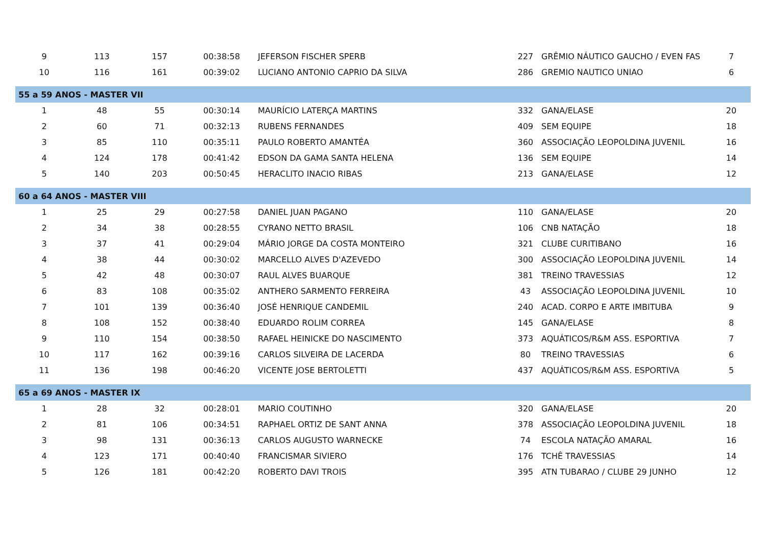| 9 | 113 | 157 | 00:38:58 | JEFERSON FISCHER SPERB | 227 | GRÊMIO NÁUTICO GAUCHO / EVEN FAS | 7 |
| 10 | 116 | 161 | 00:39:02 | LUCIANO ANTONIO CAPRIO DA SILVA | 286 | GREMIO NAUTICO UNIAO | 6 |
| 55 a 59 ANOS - MASTER VII | | | | | | | |
| 1 | 48 | 55 | 00:30:14 | MAURÍCIO LATERÇA MARTINS | 332 | GANA/ELASE | 20 |
| 2 | 60 | 71 | 00:32:13 | RUBENS FERNANDES | 409 | SEM EQUIPE | 18 |
| 3 | 85 | 110 | 00:35:11 | PAULO ROBERTO AMANTÉA | 360 | ASSOCIAÇÃO LEOPOLDINA JUVENIL | 16 |
| 4 | 124 | 178 | 00:41:42 | EDSON DA GAMA SANTA HELENA | 136 | SEM EQUIPE | 14 |
| 5 | 140 | 203 | 00:50:45 | HERACLITO INACIO RIBAS | 213 | GANA/ELASE | 12 |
| 60 a 64 ANOS - MASTER VIII | | | | | | | |
| 1 | 25 | 29 | 00:27:58 | DANIEL JUAN PAGANO | 110 | GANA/ELASE | 20 |
| 2 | 34 | 38 | 00:28:55 | CYRANO NETTO BRASIL | 106 | CNB NATAÇÃO | 18 |
| 3 | 37 | 41 | 00:29:04 | MÁRIO JORGE DA COSTA MONTEIRO | 321 | CLUBE CURITIBANO | 16 |
| 4 | 38 | 44 | 00:30:02 | MARCELLO ALVES D'AZEVEDO | 300 | ASSOCIAÇÃO LEOPOLDINA JUVENIL | 14 |
| 5 | 42 | 48 | 00:30:07 | RAUL ALVES BUARQUE | 381 | TREINO TRAVESSIAS | 12 |
| 6 | 83 | 108 | 00:35:02 | ANTHERO SARMENTO FERREIRA | 43 | ASSOCIAÇÃO LEOPOLDINA JUVENIL | 10 |
| 7 | 101 | 139 | 00:36:40 | JOSÉ HENRIQUE CANDEMIL | 240 | ACAD. CORPO E ARTE IMBITUBA | 9 |
| 8 | 108 | 152 | 00:38:40 | EDUARDO ROLIM CORREA | 145 | GANA/ELASE | 8 |
| 9 | 110 | 154 | 00:38:50 | RAFAEL HEINICKE DO NASCIMENTO | 373 | AQUÁTICOS/R&M ASS. ESPORTIVA | 7 |
| 10 | 117 | 162 | 00:39:16 | CARLOS SILVEIRA DE LACERDA | 80 | TREINO TRAVESSIAS | 6 |
| 11 | 136 | 198 | 00:46:20 | VICENTE JOSE BERTOLETTI | 437 | AQUÁTICOS/R&M ASS. ESPORTIVA | 5 |
| 65 a 69 ANOS - MASTER IX | | | | | | | |
| 1 | 28 | 32 | 00:28:01 | MARIO COUTINHO | 320 | GANA/ELASE | 20 |
| 2 | 81 | 106 | 00:34:51 | RAPHAEL ORTIZ DE SANT ANNA | 378 | ASSOCIAÇÃO LEOPOLDINA JUVENIL | 18 |
| 3 | 98 | 131 | 00:36:13 | CARLOS AUGUSTO WARNECKE | 74 | ESCOLA NATAÇÃO AMARAL | 16 |
| 4 | 123 | 171 | 00:40:40 | FRANCISMAR SIVIERO | 176 | TCHÊ TRAVESSIAS | 14 |
| 5 | 126 | 181 | 00:42:20 | ROBERTO DAVI TROIS | 395 | ATN TUBARAO / CLUBE 29 JUNHO | 12 |